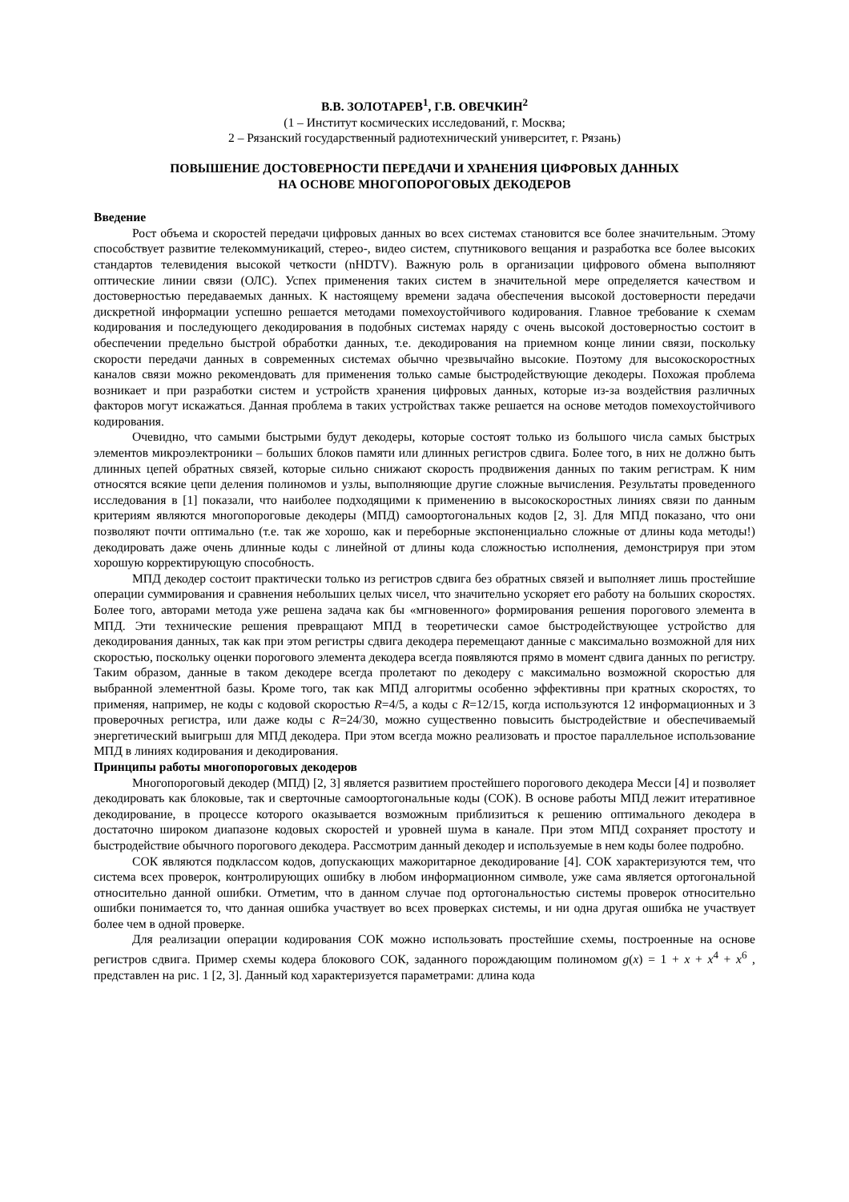В.В. ЗОЛОТАРЕВ<sup>1</sup>, Г.В. ОВЕЧКИН<sup>2</sup>
(1 – Институт космических исследований, г. Москва;
2 – Рязанский государственный радиотехнический университет, г. Рязань)
ПОВЫШЕНИЕ ДОСТОВЕРНОСТИ ПЕРЕДАЧИ И ХРАНЕНИЯ ЦИФРОВЫХ ДАННЫХ
НА ОСНОВЕ МНОГОПОРОГОВЫХ ДЕКОДЕРОВ
Введение
Рост объема и скоростей передачи цифровых данных во всех системах становится все более значительным. Этому способствует развитие телекоммуникаций, стерео-, видео систем, спутникового вещания и разработка все более высоких стандартов телевидения высокой четкости (nHDTV). Важную роль в организации цифрового обмена выполняют оптические линии связи (ОЛС). Успех применения таких систем в значительной мере определяется качеством и достоверностью передаваемых данных. К настоящему времени задача обеспечения высокой достоверности передачи дискретной информации успешно решается методами помехоустойчивого кодирования. Главное требование к схемам кодирования и последующего декодирования в подобных системах наряду с очень высокой достоверностью состоит в обеспечении предельно быстрой обработки данных, т.е. декодирования на приемном конце линии связи, поскольку скорости передачи данных в современных системах обычно чрезвычайно высокие. Поэтому для высокоскоростных каналов связи можно рекомендовать для применения только самые быстродействующие декодеры. Похожая проблема возникает и при разработки систем и устройств хранения цифровых данных, которые из-за воздействия различных факторов могут искажаться. Данная проблема в таких устройствах также решается на основе методов помехоустойчивого кодирования.
Очевидно, что самыми быстрыми будут декодеры, которые состоят только из большого числа самых быстрых элементов микроэлектроники – больших блоков памяти или длинных регистров сдвига. Более того, в них не должно быть длинных цепей обратных связей, которые сильно снижают скорость продвижения данных по таким регистрам. К ним относятся всякие цепи деления полиномов и узлы, выполняющие другие сложные вычисления. Результаты проведенного исследования в [1] показали, что наиболее подходящими к применению в высокоскоростных линиях связи по данным критериям являются многопороговые декодеры (МПД) самоортогональных кодов [2, 3]. Для МПД показано, что они позволяют почти оптимально (т.е. так же хорошо, как и переборные экспоненциально сложные от длины кода методы!) декодировать даже очень длинные коды с линейной от длины кода сложностью исполнения, демонстрируя при этом хорошую корректирующую способность.
МПД декодер состоит практически только из регистров сдвига без обратных связей и выполняет лишь простейшие операции суммирования и сравнения небольших целых чисел, что значительно ускоряет его работу на больших скоростях. Более того, авторами метода уже решена задача как бы «мгновенного» формирования решения порогового элемента в МПД. Эти технические решения превращают МПД в теоретически самое быстродействующее устройство для декодирования данных, так как при этом регистры сдвига декодера перемещают данные с максимально возможной для них скоростью, поскольку оценки порогового элемента декодера всегда появляются прямо в момент сдвига данных по регистру. Таким образом, данные в таком декодере всегда пролетают по декодеру с максимально возможной скоростью для выбранной элементной базы. Кроме того, так как МПД алгоритмы особенно эффективны при кратных скоростях, то применяя, например, не коды с кодовой скоростью R=4/5, а коды с R=12/15, когда используются 12 информационных и 3 проверочных регистра, или даже коды с R=24/30, можно существенно повысить быстродействие и обеспечиваемый энергетический выигрыш для МПД декодера. При этом всегда можно реализовать и простое параллельное использование МПД в линиях кодирования и декодирования.
Принципы работы многопороговых декодеров
Многопороговый декодер (МПД) [2, 3] является развитием простейшего порогового декодера Месси [4] и позволяет декодировать как блоковые, так и сверточные самоортогональные коды (СОК). В основе работы МПД лежит итеративное декодирование, в процессе которого оказывается возможным приблизиться к решению оптимального декодера в достаточно широком диапазоне кодовых скоростей и уровней шума в канале. При этом МПД сохраняет простоту и быстродействие обычного порогового декодера. Рассмотрим данный декодер и используемые в нем коды более подробно.
СОК являются подклассом кодов, допускающих мажоритарное декодирование [4]. СОК характеризуются тем, что система всех проверок, контролирующих ошибку в любом информационном символе, уже сама является ортогональной относительно данной ошибки. Отметим, что в данном случае под ортогональностью системы проверок относительно ошибки понимается то, что данная ошибка участвует во всех проверках системы, и ни одна другая ошибка не участвует более чем в одной проверке.
Для реализации операции кодирования СОК можно использовать простейшие схемы, построенные на основе регистров сдвига. Пример схемы кодера блокового СОК, заданного порождающим полиномом g(x) = 1 + x + x<sup>4</sup> + x<sup>6</sup> , представлен на рис. 1 [2, 3]. Данный код характеризуется параметрами: длина кода